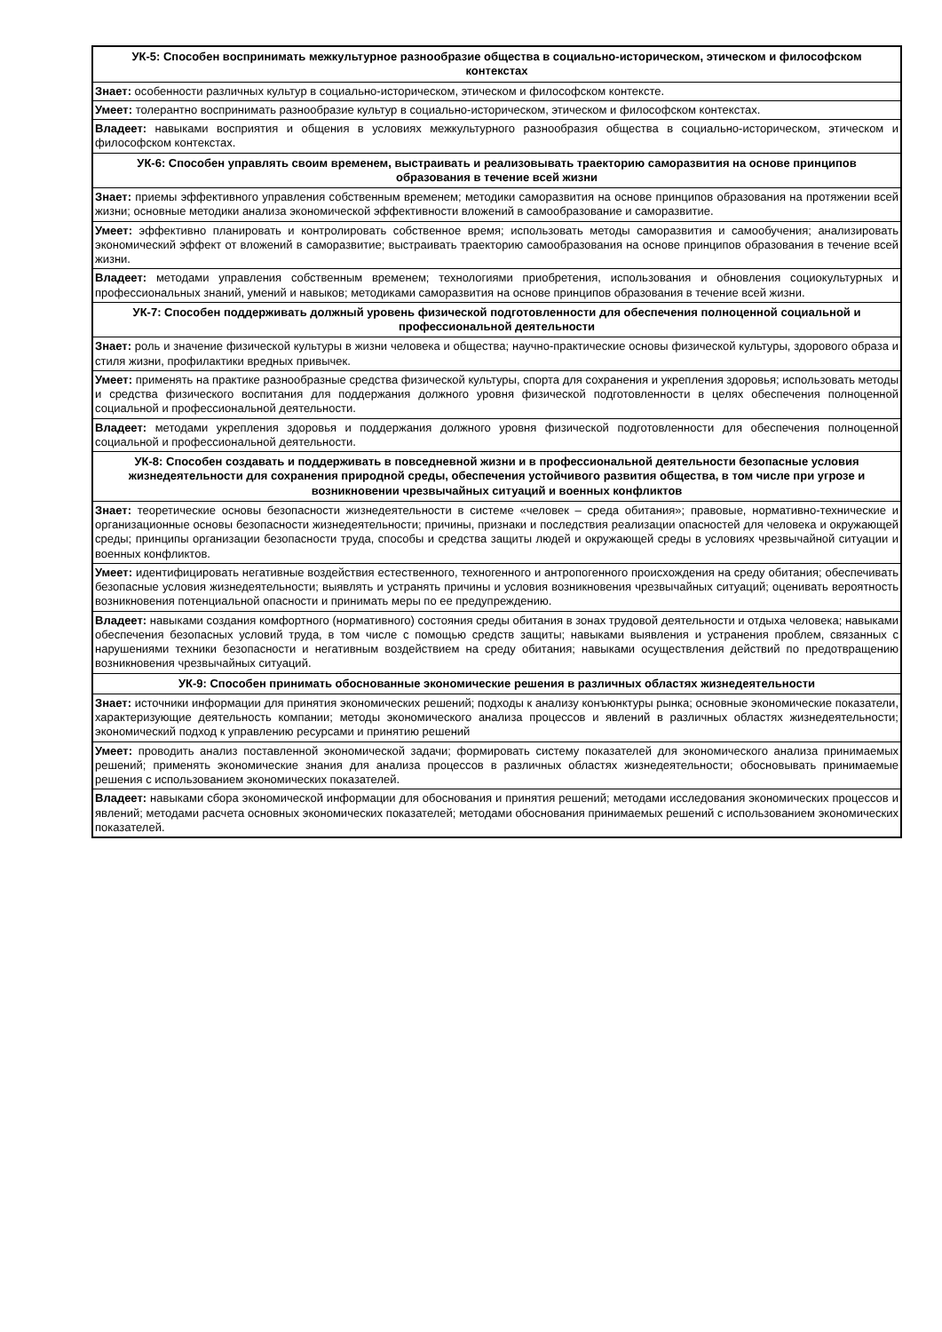| УК-5: Способен воспринимать межкультурное разнообразие общества в социально-историческом, этическом и философском контекстах |
| --- |
| Знает: особенности различных культур в социально-историческом, этическом и философском контексте. |
| Умеет: толерантно воспринимать разнообразие культур в социально-историческом, этическом и философском контекстах. |
| Владеет: навыками восприятия и общения в условиях межкультурного разнообразия общества в социально-историческом, этическом и философском контекстах. |
| УК-6: Способен управлять своим временем, выстраивать и реализовывать траекторию саморазвития на основе принципов образования в течение всей жизни |
| Знает: приемы эффективного управления собственным временем; методики саморазвития на основе принципов образования на протяжении всей жизни; основные методики анализа экономической эффективности вложений в самообразование и саморазвитие. |
| Умеет: эффективно планировать и контролировать собственное время; использовать методы саморазвития и самообучения; анализировать экономический эффект от вложений в саморазвитие; выстраивать траекторию самообразования на основе принципов образования в течение всей жизни. |
| Владеет: методами управления собственным временем; технологиями приобретения, использования и обновления социокультурных и профессиональных знаний, умений и навыков; методиками саморазвития на основе принципов образования в течение всей жизни. |
| УК-7: Способен поддерживать должный уровень физической подготовленности для обеспечения полноценной социальной и профессиональной деятельности |
| Знает: роль и значение физической культуры в жизни человека и общества; научно-практические основы физической культуры, здорового образа и стиля жизни, профилактики вредных привычек. |
| Умеет: применять на практике разнообразные средства физической культуры, спорта для сохранения и укрепления здоровья; использовать методы и средства физического воспитания для поддержания должного уровня физической подготовленности в целях обеспечения полноценной социальной и профессиональной деятельности. |
| Владеет: методами укрепления здоровья и поддержания должного уровня физической подготовленности для обеспечения полноценной социальной и профессиональной деятельности. |
| УК-8: Способен создавать и поддерживать в повседневной жизни и в профессиональной деятельности безопасные условия жизнедеятельности для сохранения природной среды, обеспечения устойчивого развития общества, в том числе при угрозе и возникновении чрезвычайных ситуаций и военных конфликтов |
| Знает: теоретические основы безопасности жизнедеятельности в системе «человек – среда обитания»; правовые, нормативно-технические и организационные основы безопасности жизнедеятельности; причины, признаки и последствия реализации опасностей для человека и окружающей среды; принципы организации безопасности труда, способы и средства защиты людей и окружающей среды в условиях чрезвычайной ситуации и военных конфликтов. |
| Умеет: идентифицировать негативные воздействия естественного, техногенного и антропогенного происхождения на среду обитания; обеспечивать безопасные условия жизнедеятельности; выявлять и устранять причины и условия возникновения чрезвычайных ситуаций; оценивать вероятность возникновения потенциальной опасности и принимать меры по ее предупреждению. |
| Владеет: навыками создания комфортного (нормативного) состояния среды обитания в зонах трудовой деятельности и отдыха человека; навыками обеспечения безопасных условий труда, в том числе с помощью средств защиты; навыками выявления и устранения проблем, связанных с нарушениями техники безопасности и негативным воздействием на среду обитания; навыками осуществления действий по предотвращению возникновения чрезвычайных ситуаций. |
| УК-9: Способен принимать обоснованные экономические решения в различных областях жизнедеятельности |
| Знает: источники информации для принятия экономических решений; подходы к анализу конъюнктуры рынка; основные экономические показатели, характеризующие деятельность компании; методы экономического анализа процессов и явлений в различных областях жизнедеятельности; экономический подход к управлению ресурсами и принятию решений |
| Умеет: проводить анализ поставленной экономической задачи; формировать систему показателей для экономического анализа принимаемых решений; применять экономические знания для анализа процессов в различных областях жизнедеятельности; обосновывать принимаемые решения с использованием экономических показателей. |
| Владеет: навыками сбора экономической информации для обоснования и принятия решений; методами исследования экономических процессов и явлений; методами расчета основных экономических показателей; методами обоснования принимаемых решений с использованием экономических показателей. |